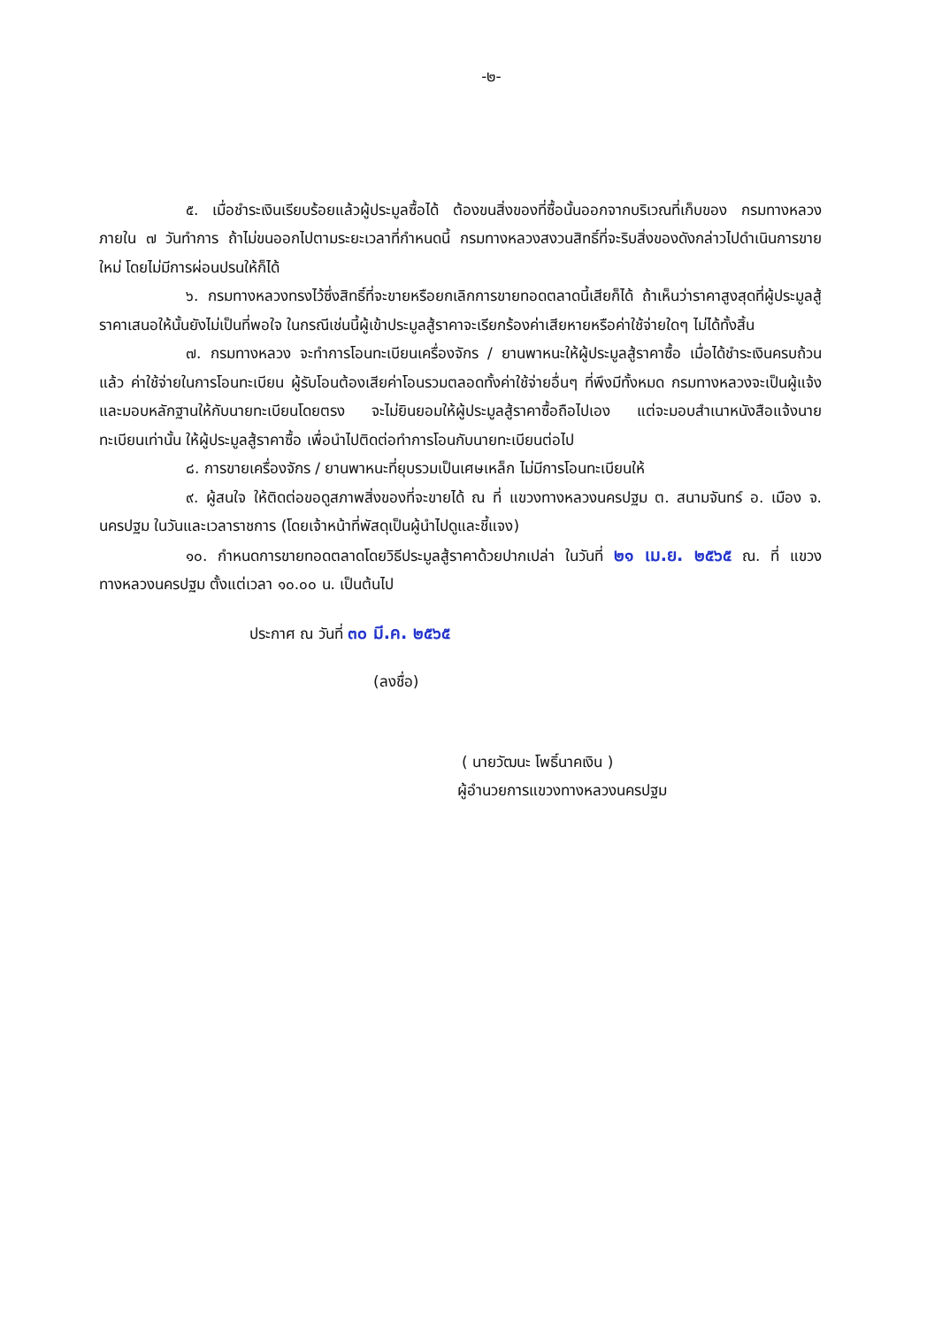-๒-
๕. เมื่อชำระเงินเรียบร้อยแล้วผู้ประมูลซื้อได้ ต้องขนสิ่งของที่ซื้อนั้นออกจากบริเวณที่เก็บของ กรมทางหลวงภายใน ๗ วันทำการ ถ้าไม่ขนออกไปตามระยะเวลาที่กำหนดนี้ กรมทางหลวงสงวนสิทธิ์ที่จะริบสิ่งของดังกล่าวไปดำเนินการขายใหม่ โดยไม่มีการผ่อนปรนให้ก็ได้
๖. กรมทางหลวงทรงไว้ซึ่งสิทธิ์ที่จะขายหรือยกเลิกการขายทอดตลาดนี้เสียก็ได้ ถ้าเห็นว่าราคาสูงสุดที่ผู้ประมูลสู้ราคาเสนอให้นั้นยังไม่เป็นที่พอใจ ในกรณีเช่นนี้ผู้เข้าประมูลสู้ราคาจะเรียกร้องค่าเสียหายหรือค่าใช้จ่ายใดๆ ไม่ได้ทั้งสิ้น
๗. กรมทางหลวง จะทำการโอนทะเบียนเครื่องจักร / ยานพาหนะให้ผู้ประมูลสู้ราคาซื้อ เมื่อได้ชำระเงินครบถ้วนแล้ว ค่าใช้จ่ายในการโอนทะเบียน ผู้รับโอนต้องเสียค่าโอนรวมตลอดทั้งค่าใช้จ่ายอื่นๆ ที่พึงมีทั้งหมด กรมทางหลวงจะเป็นผู้แจ้งและมอบหลักฐานให้กับนายทะเบียนโดยตรง จะไม่ยินยอมให้ผู้ประมูลสู้ราคาซื้อถือไปเอง แต่จะมอบสำเนาหนังสือแจ้งนายทะเบียนเท่านั้น ให้ผู้ประมูลสู้ราคาซื้อ เพื่อนำไปติดต่อทำการโอนกับนายทะเบียนต่อไป
๘. การขายเครื่องจักร / ยานพาหนะที่ยุบรวมเป็นเศษเหล็ก ไม่มีการโอนทะเบียนให้
๙. ผู้สนใจ ให้ติดต่อขอดูสภาพสิ่งของที่จะขายได้ ณ ที่ แขวงทางหลวงนครปฐม ต. สนามจันทร์ อ. เมือง จ. นครปฐม ในวันและเวลาราชการ (โดยเจ้าหน้าที่พัสดุเป็นผู้นำไปดูและชี้แจง)
๑๐. กำหนดการขายทอดตลาดโดยวิธีประมูลสู้ราคาด้วยปากเปล่า ในวันที่ ๒๑ เม.ย. ๒๕๖๕ ณ. ที่ แขวงทางหลวงนครปฐม ตั้งแต่เวลา ๑๐.๐๐ น. เป็นต้นไป
ประกาศ ณ วันที่ ๓๐ มี.ค. ๒๕๖๕
(ลงชื่อ)
( นายวัฒนะ โพธิ์นาคเงิน )
ผู้อำนวยการแขวงทางหลวงนครปฐม